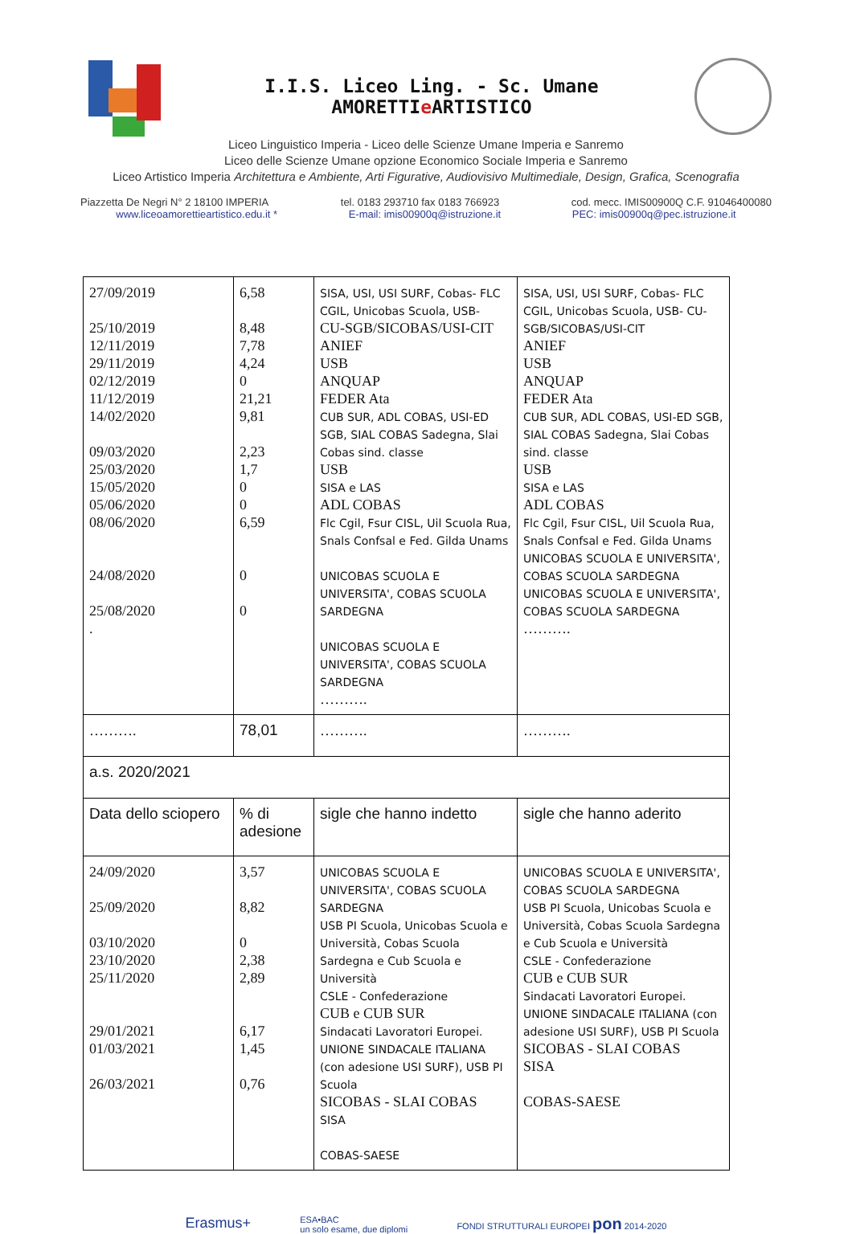I.I.S. Liceo Ling. - Sc. Umane AMORETTIe ARTISTICO
Liceo Linguistico Imperia - Liceo delle Scienze Umane Imperia e Sanremo
Liceo delle Scienze Umane opzione Economico Sociale Imperia e Sanremo
Liceo Artistico Imperia Architettura e Ambiente, Arti Figurative, Audiovisivo Multimediale, Design, Grafica, Scenografia
Piazzetta De Negri N° 2 18100 IMPERIA tel. 0183 293710 fax 0183 766923 cod. mecc. IMIS00900Q C.F. 91046400080
www.liceoamorettieartistico.edu.it * E-mail: imis00900q@istruzione.it PEC: imis00900q@pec.istruzione.it
| 27/09/2019 25/10/2019 12/11/2019 29/11/2019 02/12/2019 11/12/2019 14/02/2020 09/03/2020 25/03/2020 15/05/2020 05/06/2020 08/06/2020 24/08/2020 25/08/2020 . | 6,58 8,48 7,78 4,24 0 21,21 9,81 2,23 1,7 0 0 6,59 0 0 | SISA, USI, USI SURF, Cobas- FLC CGIL, Unicobas Scuola, USB- CU-SGB/SICOBAS/USI-CIT ANIEF USB ANQUAP FEDER Ata CUB SUR, ADL COBAS, USI-ED SGB, SIAL COBAS Sadegna, Slai Cobas sind. classe USB SISA e LAS ADL COBAS Flc Cgil, Fsur CISL, Uil Scuola Rua, Snals Confsal e Fed. Gilda Unams UNICOBAS SCUOLA E UNIVERSITA', COBAS SCUOLA SARDEGNA UNICOBAS SCUOLA E UNIVERSITA', COBAS SCUOLA SARDEGNA ………. | SISA, USI, USI SURF, Cobas- FLC CGIL, Unicobas Scuola, USB- CU-SGB/SICOBAS/USI-CIT ANIEF USB ANQUAP FEDER Ata CUB SUR, ADL COBAS, USI-ED SGB, SIAL COBAS Sadegna, Slai Cobas sind. classe USB SISA e LAS ADL COBAS Flc Cgil, Fsur CISL, Uil Scuola Rua, Snals Confsal e Fed. Gilda Unams UNICOBAS SCUOLA E UNIVERSITA', COBAS SCUOLA SARDEGNA UNICOBAS SCUOLA E UNIVERSITA', COBAS SCUOLA SARDEGNA ………. |
| ………. | 78,01 | ………. | ………. |
| a.s. 2020/2021 | | | |
| Data dello sciopero | % di adesione | sigle che hanno indetto | sigle che hanno aderito |
| 24/09/2020 25/09/2020 03/10/2020 23/10/2020 25/11/2020 29/01/2021 01/03/2021 26/03/2021 | 3,57 8,82 0 2,38 2,89 6,17 1,45 0,76 | UNICOBAS SCUOLA E UNIVERSITA', COBAS SCUOLA SARDEGNA USB PI Scuola, Unicobas Scuola e Università, Cobas Scuola Sardegna e Cub Scuola e Università CSLE - Confederazione CUB e CUB SUR Sindacati Lavoratori Europei. UNIONE SINDACALE ITALIANA (con adesione USI SURF), USB PI Scuola SICOBAS - SLAI COBAS SISA COBAS-SAESE | UNICOBAS SCUOLA E UNIVERSITA', COBAS SCUOLA SARDEGNA USB PI Scuola, Unicobas Scuola e Università, Cobas Scuola Sardegna e Cub Scuola e Università CSLE - Confederazione CUB e CUB SUR Sindacati Lavoratori Europei. UNIONE SINDACALE ITALIANA (con adesione USI SURF), USB PI Scuola SICOBAS - SLAI COBAS SISA COBAS-SAESE |
Erasmus+ ESA•BAC
un solo esame, due diplomi FONDI STRUTTURALI EUROPEI pon 2014-2020